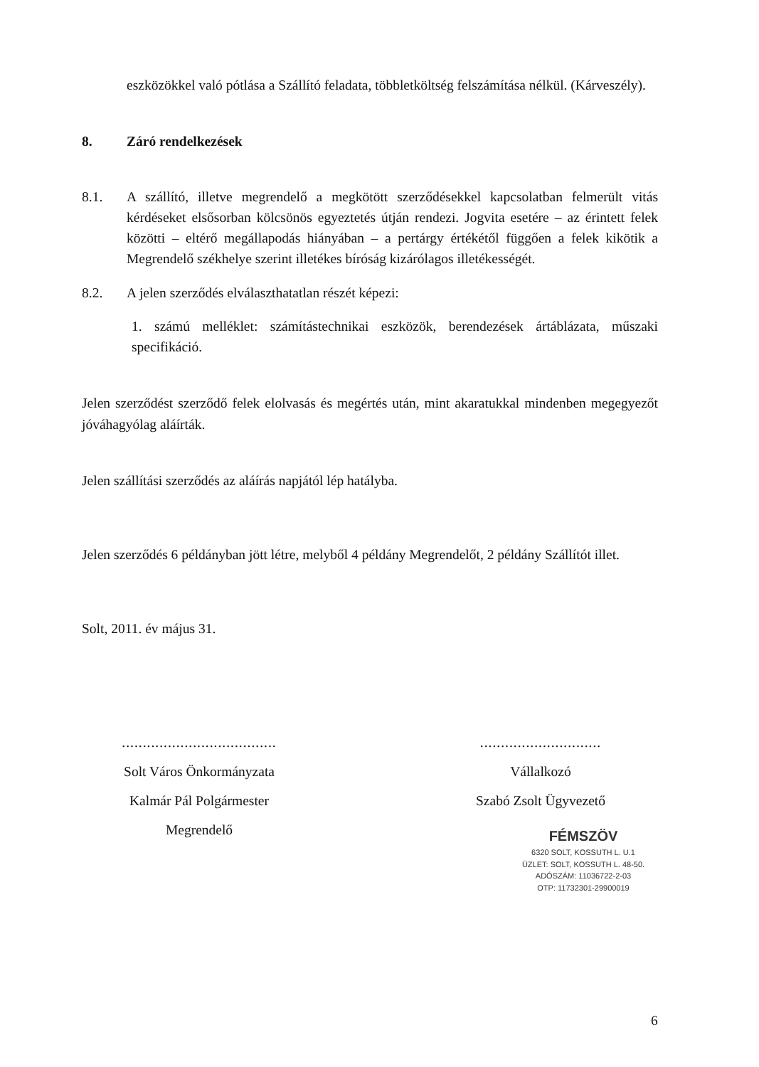eszközökkel való pótlása a Szállító feladata, többletköltség felszámítása nélkül. (Kárveszély).
8. Záró rendelkezések
8.1. A szállító, illetve megrendelő a megkötött szerződésekkel kapcsolatban felmerült vitás kérdéseket elsősorban kölcsönös egyeztetés útján rendezi. Jogvita esetére – az érintett felek közötti – eltérő megállapodás hiányában – a pertárgy értékétől függően a felek kikötik a Megrendelő székhelye szerint illetékes bíróság kizárólagos illetékességét.
8.2. A jelen szerződés elválaszthatatlan részét képezi:
1. számú melléklet: számítástechnikai eszközök, berendezések ártáblázata, műszaki specifikáció.
Jelen szerződést szerződő felek elolvasás és megértés után, mint akaratukkal mindenben megegyezőt jóváhagyólag aláírták.
Jelen szállítási szerződés az aláírás napjától lép hatályba.
Jelen szerződés 6 példányban jött létre, melyből 4 példány Megrendelőt, 2 példány Szállítót illet.
Solt, 2011. év május 31.
.....................................
Solt Város Önkormányzata
Kalmár Pál Polgármester
Megrendelő
.............................
Vállalkozó
Szabó Zsolt Ügyvezető
FÉMSZÖV
6320 SOLT, KOSSUTH L. U.1
ÜZLET: SOLT, KOSSUTH L. 48-50.
ADÓSZÁM: 11036722-2-03
OTP: 11732301-29900019
6